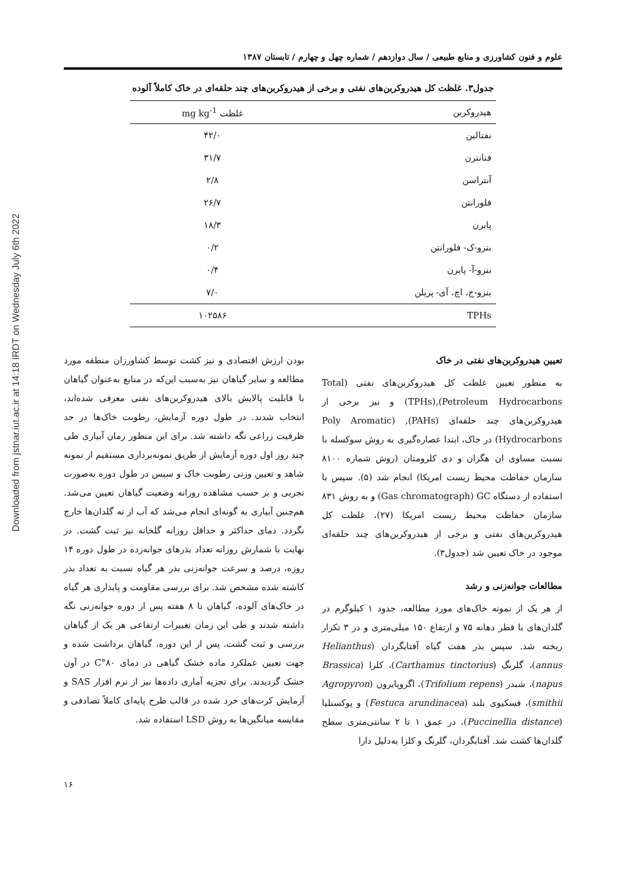Downloaded from jstnar.iut.ac.ir at 14:18 IRDT on Wednesday July 6th 2022
علوم و فنون کشاورزی و منابع طبیعی / سال دوازدهم / شماره چهل و چهارم / تابستان ۱۳۸۷
جدول۳. غلظت کل هیدروکربن‌های نفتی و برخی از هیدروکربن‌های چند حلقه‌ای در خاک کاملاً آلوده
| هیدروکربن | غلظت mg kg<sup>-1</sup> |
| --- | --- |
| نفتالین | ۴۲/۰ |
| فنانترن | ۳۱/۷ |
| آنتراسن | ۲/۸ |
| فلورانتن | ۲۶/۷ |
| پایرن | ۱۸/۳ |
| بنزو-ک- فلورانتن | ۰/۲ |
| بنزو-آ- پایرن | ۰/۴ |
| بنزو-ج، اچ، آی- پریلن | ۷/۰ |
| TPHs | ۱۰۲۵۸۶ |
تعیین هیدروکربن‌های نفتی در خاک
به منظور تعیین غلظت کل هیدروکربن‌های نفتی (Total Petroleum Hydrocarbons),(TPHs) و نیز برخی از هیدروکربن‌های چند حلقه‌ای (PAHs), (Poly Aromatic Hydrocarbons) در خاک، ابتدا عصاره‌گیری به روش سوکسله با نسبت مساوی ان هگزان و دی کلرومتان (روش شماره ۸۱۰۰ سازمان حفاظت محیط زیست امریکا) انجام شد (۵). سپس با استفاده از دستگاه Gas chromatograph) GC) و به روش ۸۳۱ سازمان حفاظت محیط زیست امریکا (۲۷)، غلظت کل هیدروکربن‌های نفتی و برخی از هیدروکربن‌های چند حلقه‌ای موجود در خاک تعیین شد (جدول۳).
مطالعات جوانه‌زنی و رشد
از هر یک از نمونه خاک‌های مورد مطالعه، حدود ۱ کیلوگرم در گلدان‌های با قطر دهانه ۷۵ و ارتفاع ۱۵۰ میلی‌متری و در ۳ تکرار ریخته شد. سپس بذر هفت گیاه آفتابگردان (Helianthus annus)، گلرنگ (Carthamus tinctorius)، کلزا (Brassica napus)، شبدر (Trifolium repens)، اگروپایرون (Agropyron smithii)، فسکیوی بلند (Festuca arundinacea) و پوکسنلیا (Puccinellia distance)، در عمق ۱ تا ۲ سانتی‌متری سطح گلدان‌ها کشت شد. آفتابگردان، گلرنگ و کلزا به‌دلیل دارا
بودن ارزش اقتصادی و نیز کشت توسط کشاورزان منطقه مورد مطالعه و سایر گیاهان نیز به‌سبب این‌که در منابع به‌عنوان گیاهان با قابلیت پالایش بالای هیدروکربن‌های نفتی معرفی شده‌اند، انتخاب شدند. در طول دوره آزمایش، رطوبت خاک‌ها در حد ظرفیت زراعی نگه داشته شد. برای این منظور زمان آبیاری طی چند روز اول دوره آزمایش از طریق نمونه‌برداری مستقیم از نمونه شاهد و تعیین وزنی رطوبت خاک و سپس در طول دوره به‌صورت تجربی و بر حسب مشاهده روزانه وضعیت گیاهان تعیین می‌شد. هم‌چنین آبیاری به گونه‌ای انجام می‌شد که آب از ته گلدان‌ها خارج نگردد. دمای حداکثر و حداقل روزانه گلخانه نیز ثبت گشت. در نهایت با شمارش روزانه تعداد بذرهای جوانه‌زده در طول دوره ۱۴ روزه، درصد و سرعت جوانه‌زنی بذر هر گیاه نسبت به تعداد بذر کاشته شده مشخص شد. برای بررسی مقاومت و پایداری هر گیاه در خاک‌های آلوده، گیاهان تا ۸ هفته پس از دوره جوانه‌زنی نگه داشته شدند و طی این زمان تغییرات ارتفاعی هر یک از گیاهان بررسی و ثبت گشت. پس از این دوره، گیاهان برداشت شده و جهت تعیین عملکرد ماده خشک گیاهی در دمای C°۸۰ در آون خشک گردیدند. برای تجزیه آماری داده‌ها نیز از نرم افزار SAS و آزمایش کرت‌های خرد شده در قالب طرح پایه‌ای کاملاً تصادفی و مقایسه میانگین‌ها به روش LSD استفاده شد.
۱۶